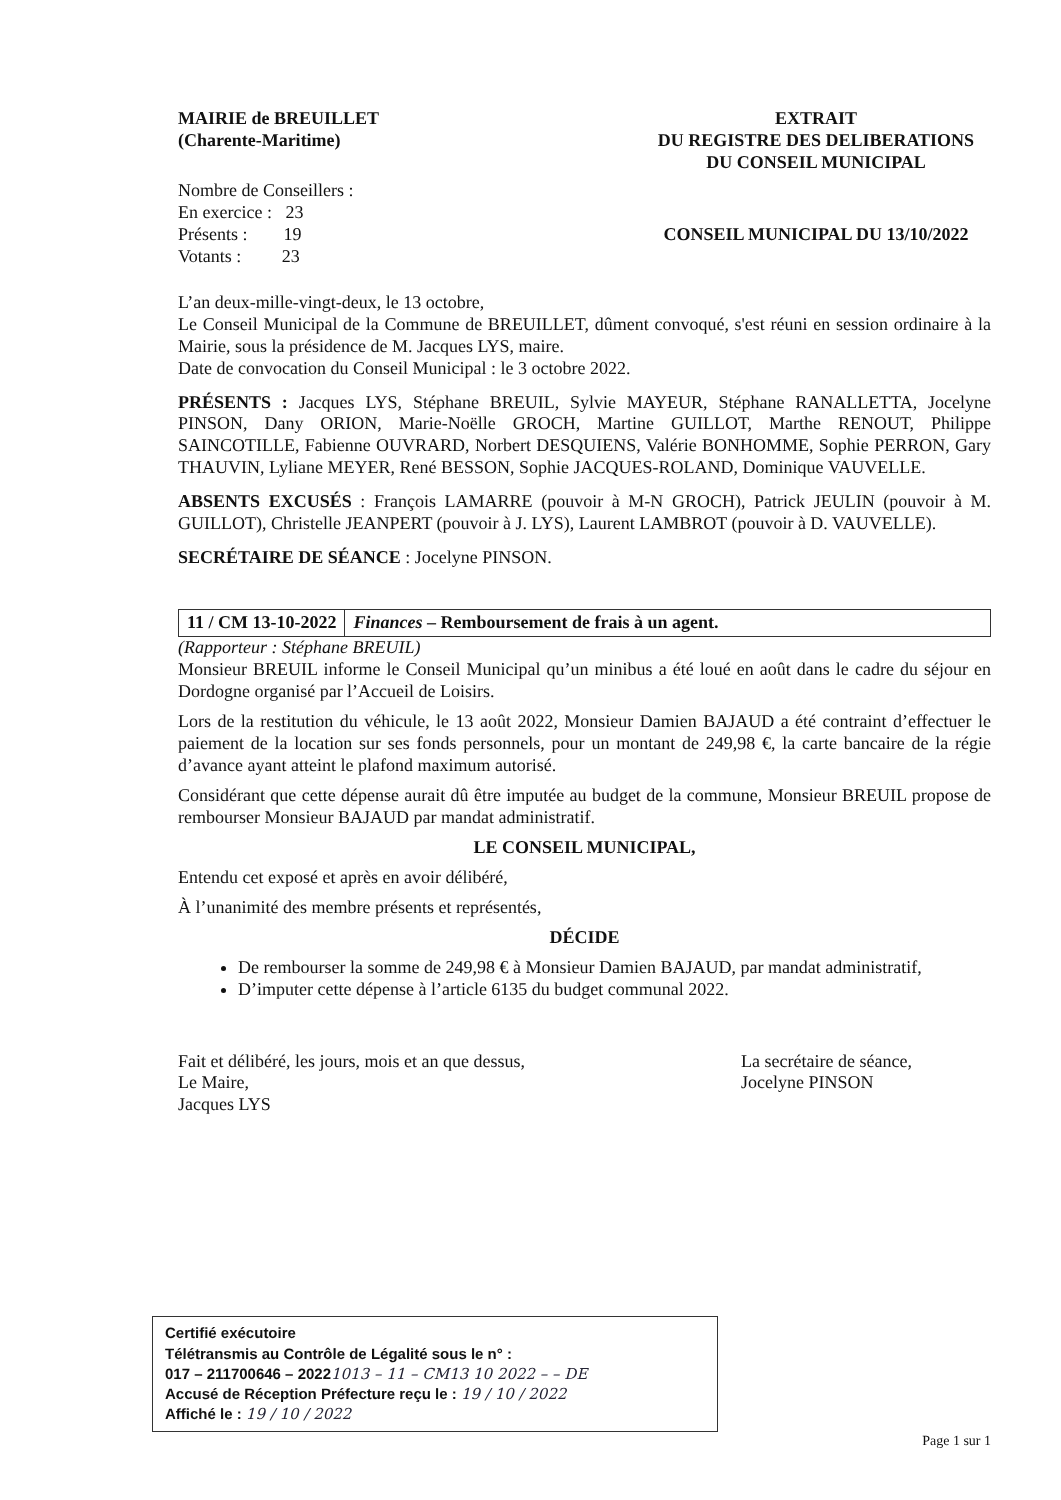MAIRIE de BREUILLET
(Charente-Maritime)
Nombre de Conseillers :
En exercice : 23
Présents : 19
Votants : 23
EXTRAIT
DU REGISTRE DES DELIBERATIONS
DU CONSEIL MUNICIPAL
CONSEIL MUNICIPAL DU 13/10/2022
L’an deux-mille-vingt-deux, le 13 octobre,
Le Conseil Municipal de la Commune de BREUILLET, dûment convoqué, s'est réuni en session ordinaire à la Mairie, sous la présidence de M. Jacques LYS, maire.
Date de convocation du Conseil Municipal : le 3 octobre 2022.
PRÉSENTS : Jacques LYS, Stéphane BREUIL, Sylvie MAYEUR, Stéphane RANALLETTA, Jocelyne PINSON, Dany ORION, Marie-Noëlle GROCH, Martine GUILLOT, Marthe RENOUT, Philippe SAINCOTILLE, Fabienne OUVRARD, Norbert DESQUIENS, Valérie BONHOMME, Sophie PERRON, Gary THAUVIN, Lyliane MEYER, René BESSON, Sophie JACQUES-ROLAND, Dominique VAUVELLE.
ABSENTS EXCUSÉS : François LAMARRE (pouvoir à M-N GROCH), Patrick JEULIN (pouvoir à M. GUILLOT), Christelle JEANPERT (pouvoir à J. LYS), Laurent LAMBROT (pouvoir à D. VAUVELLE).
SECRÉTAIRE DE SÉANCE : Jocelyne PINSON.
11 / CM 13-10-2022 Finances – Remboursement de frais à un agent.
(Rapporteur : Stéphane BREUIL)
Monsieur BREUIL informe le Conseil Municipal qu’un minibus a été loué en août dans le cadre du séjour en Dordogne organisé par l’Accueil de Loisirs.
Lors de la restitution du véhicule, le 13 août 2022, Monsieur Damien BAJAUD a été contraint d’effectuer le paiement de la location sur ses fonds personnels, pour un montant de 249,98 €, la carte bancaire de la régie d’avance ayant atteint le plafond maximum autorisé.
Considérant que cette dépense aurait dû être imputée au budget de la commune, Monsieur BREUIL propose de rembourser Monsieur BAJAUD par mandat administratif.
LE CONSEIL MUNICIPAL,
Entendu cet exposé et après en avoir délibéré,
À l’unanimité des membre présents et représentés,
DÉCIDE
De rembourser la somme de 249,98 € à Monsieur Damien BAJAUD, par mandat administratif,
D’imputer cette dépense à l’article 6135 du budget communal 2022.
Fait et délibéré, les jours, mois et an que dessus,
Le Maire,
Jacques LYS
La secrétaire de séance,
Jocelyne PINSON
Certifié exécutoire
Télétransmis au Contrôle de Légalité sous le n° :
017 – 211700646 – 20221013 – 11 – CM13 10 2022 – – DE
Accusé de Réception Préfecture reçu le : 19 / 10 / 2022
Affiché le : 19 / 10 / 2022
Page 1 sur 1